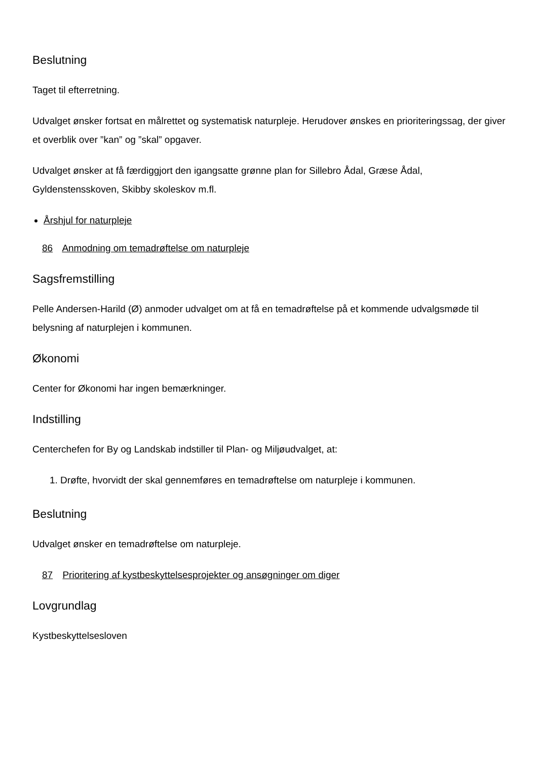Beslutning
Taget til efterretning.
Udvalget ønsker fortsat en målrettet og systematisk naturpleje. Herudover ønskes en prioriteringssag, der giver et overblik over ”kan” og ”skal” opgaver.
Udvalget ønsker at få færdiggjort den igangsatte grønne plan for Sillebro Ådal, Græse Ådal, Gyldenstensskoven, Skibby skoleskov m.fl.
Årshjul for naturpleje
86 Anmodning om temadrøftelse om naturpleje
Sagsfremstilling
Pelle Andersen-Harild (Ø) anmoder udvalget om at få en temadrøftelse på et kommende udvalgsmøde til belysning af naturplejen i kommunen.
Økonomi
Center for Økonomi har ingen bemærkninger.
Indstilling
Centerchefen for By og Landskab indstiller til Plan- og Miljøudvalget, at:
1. Drøfte, hvorvidt der skal gennemføres en temadrøftelse om naturpleje i kommunen.
Beslutning
Udvalget ønsker en temadrøftelse om naturpleje.
87 Prioritering af kystbeskyttelsesprojekter og ansøgninger om diger
Lovgrundlag
Kystbeskyttelsesloven